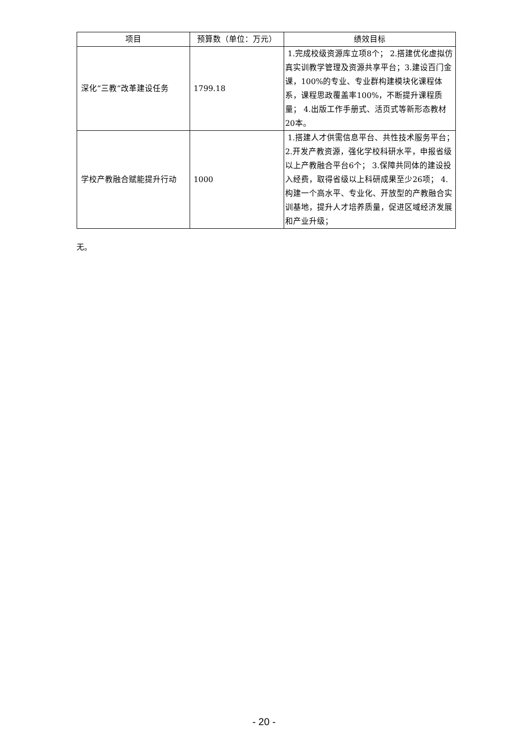| 项目 | 预算数（单位：万元） | 绩效目标 |
| --- | --- | --- |
| 深化“三教”改革建设任务 | 1799.18 | 1.完成校级资源库立项8个； 2.搭建优化虚拟仿真实训教学管理及资源共享平台；3.建设百门金课，100%的专业、专业群构建模块化课程体系，课程思政覆盖率100%，不断提升课程质量； 4.出版工作手册式、活页式等新形态教材20本。 |
| 学校产教融合赋能提升行动 | 1000 | 1.搭建人才供需信息平台、共性技术服务平台； 2.开发产教资源，强化学校科研水平，申报省级以上产教融合平台6个； 3.保障共同体的建设投入经费，取得省级以上科研成果至少26项； 4.构建一个高水平、专业化、开放型的产教融合实训基地，提升人才培养质量，促进区域经济发展和产业升级； |
无。
- 20 -